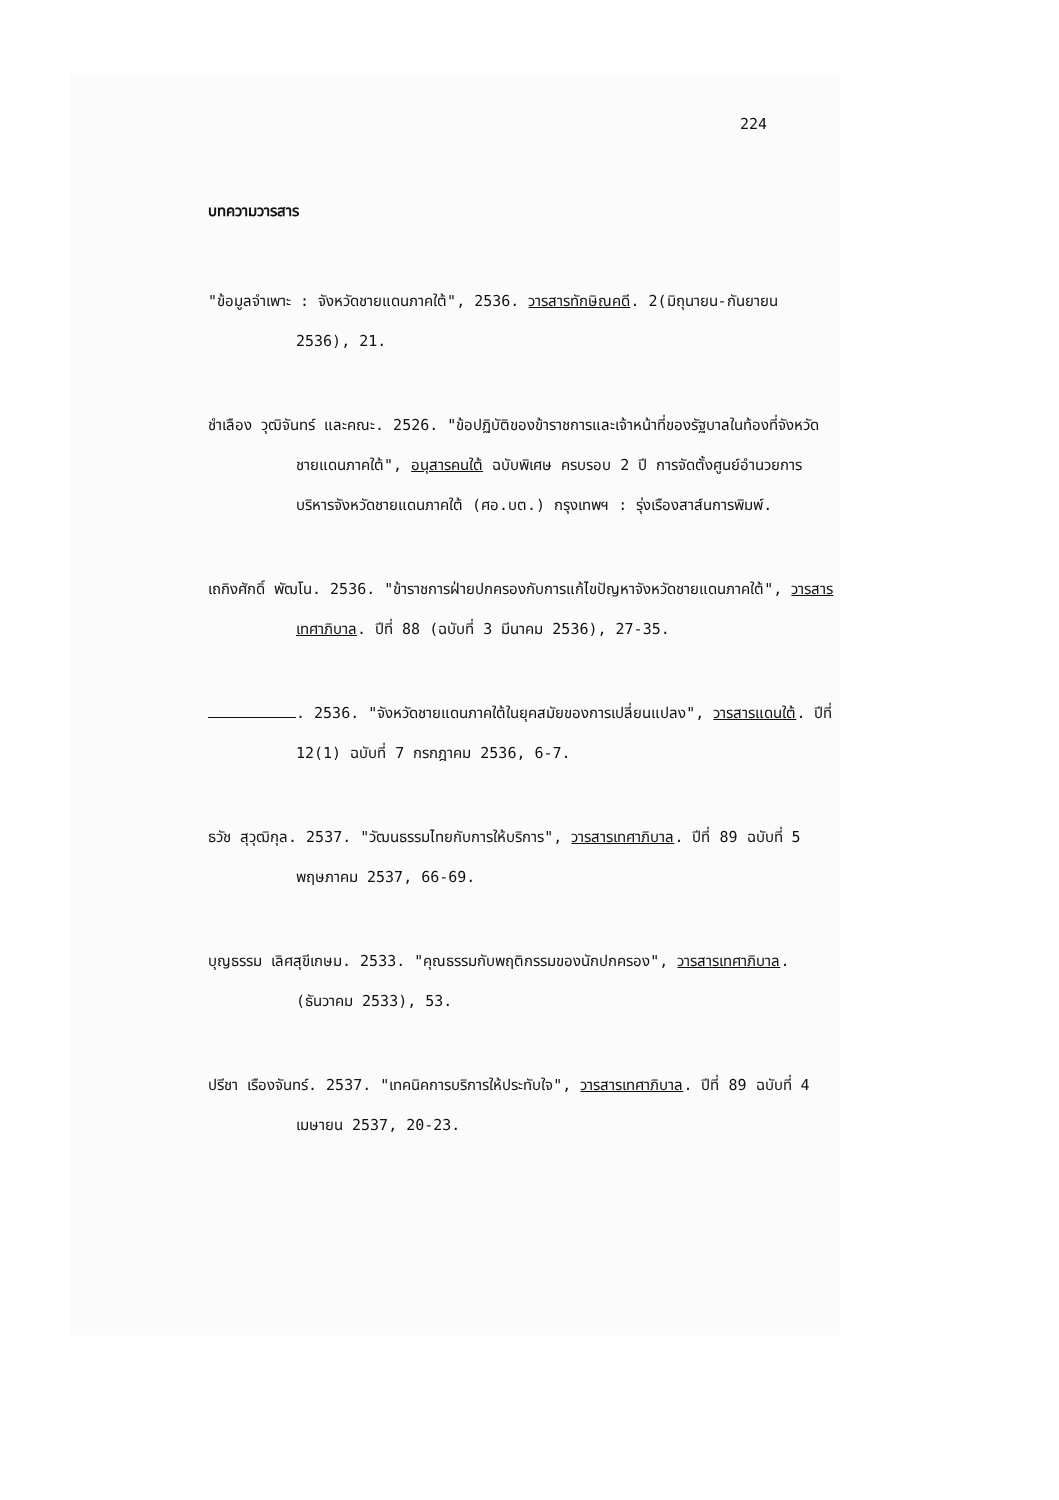224
บทความวารสาร
"ข้อมูลจำเพาะ : จังหวัดชายแดนภาคใต้", 2536. วารสารทักษิณคดี. 2(มิถุนายน-กันยายน 2536), 21.
ชำเลือง วุฒิจันทร์ และคณะ. 2526. "ข้อปฏิบัติของข้าราชการและเจ้าหน้าที่ของรัฐบาลในท้องที่จังหวัดชายแดนภาคใต้", อนุสารคนใต้ ฉบับพิเศษ ครบรอบ 2 ปี การจัดตั้งศูนย์อำนวยการบริหารจังหวัดชายแดนภาคใต้ (ศอ.บต.) กรุงเทพฯ : รุ่งเรืองสาส์นการพิมพ์.
เถกิงศักดิ์ พัฒโน. 2536. "ข้าราชการฝ่ายปกครองกับการแก้ไขปัญหาจังหวัดชายแดนภาคใต้", วารสารเทศาภิบาล. ปีที่ 88 (ฉบับที่ 3 มีนาคม 2536), 27-35.
. 2536. "จังหวัดชายแดนภาคใต้ในยุคสมัยของการเปลี่ยนแปลง", วารสารแดนใต้. ปีที่ 12(1) ฉบับที่ 7 กรกฎาคม 2536, 6-7.
ธวัช สุวุฒิกุล. 2537. "วัฒนธรรมไทยกับการให้บริการ", วารสารเทศาภิบาล. ปีที่ 89 ฉบับที่ 5 พฤษภาคม 2537, 66-69.
บุญธรรม เลิศสุขีเกษม. 2533. "คุณธรรมกับพฤติกรรมของนักปกครอง", วารสารเทศาภิบาล. (ธันวาคม 2533), 53.
ปรีชา เรืองจันทร์. 2537. "เทคนิคการบริการให้ประทับใจ", วารสารเทศาภิบาล. ปีที่ 89 ฉบับที่ 4 เมษายน 2537, 20-23.